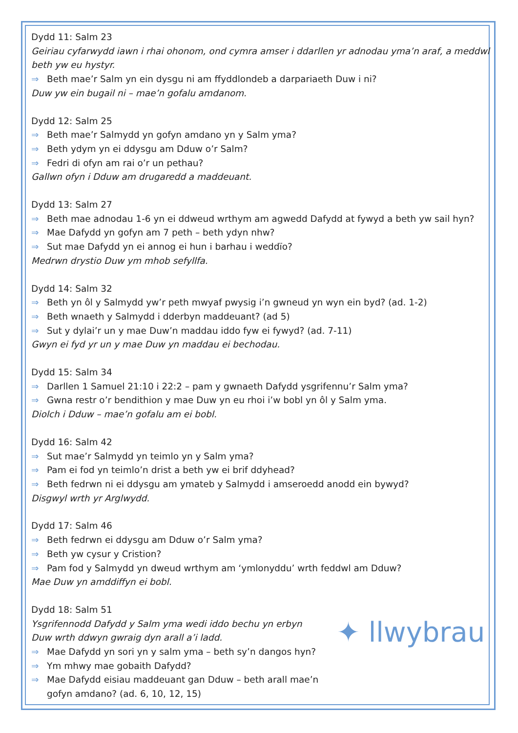Dydd 11: Salm 23
Geiriau cyfarwydd iawn i rhai ohonom, ond cymra amser i ddarllen yr adnodau yma’n araf, a meddwl beth yw eu hystyr.
⇒ Beth mae’r Salm yn ein dysgu ni am ffyddlondeb a darpariaeth Duw i ni?
Duw yw ein bugail ni – mae’n gofalu amdanom.
Dydd 12: Salm 25
⇒ Beth mae’r Salmydd yn gofyn amdano yn y Salm yma?
⇒ Beth ydym yn ei ddysgu am Dduw o’r Salm?
⇒ Fedri di ofyn am rai o’r un pethau?
Gallwn ofyn i Dduw am drugaredd a maddeuant.
Dydd 13: Salm 27
⇒ Beth mae adnodau 1-6 yn ei ddweud wrthym am agwedd Dafydd at fywyd a beth yw sail hyn?
⇒ Mae Dafydd yn gofyn am 7 peth – beth ydyn nhw?
⇒ Sut mae Dafydd yn ei annog ei hun i barhau i weddïo?
Medrwn drystio Duw ym mhob sefyllfa.
Dydd 14: Salm 32
⇒ Beth yn ôl y Salmydd yw’r peth mwyaf pwysig i’n gwneud yn wyn ein byd? (ad. 1-2)
⇒ Beth wnaeth y Salmydd i dderbyn maddeuant? (ad 5)
⇒ Sut y dylai’r un y mae Duw’n maddau iddo fyw ei fywyd? (ad. 7-11)
Gwyn ei fyd yr un y mae Duw yn maddau ei bechodau.
Dydd 15: Salm 34
⇒ Darllen 1 Samuel 21:10 i 22:2 – pam y gwnaeth Dafydd ysgrifennu’r Salm yma?
⇒ Gwna restr o’r bendithion y mae Duw yn eu rhoi i’w bobl yn ôl y Salm yma.
Diolch i Dduw – mae’n gofalu am ei bobl.
Dydd 16: Salm 42
⇒ Sut mae’r Salmydd yn teimlo yn y Salm yma?
⇒ Pam ei fod yn teimlo’n drist a beth yw ei brif ddyhead?
⇒ Beth fedrwn ni ei ddysgu am ymateb y Salmydd i amseroedd anodd ein bywyd?
Disgwyl wrth yr Arglwydd.
Dydd 17: Salm 46
⇒ Beth fedrwn ei ddysgu am Dduw o’r Salm yma?
⇒ Beth yw cysur y Cristion?
⇒ Pam fod y Salmydd yn dweud wrthym am ‘ymlonyddu’ wrth feddwl am Dduw?
Mae Duw yn amddiffyn ei bobl.
Dydd 18: Salm 51
Ysgrifennodd Dafydd y Salm yma wedi iddo bechu yn erbyn Duw wrth ddwyn gwraig dyn arall a’i ladd.
⇒ Mae Dafydd yn sori yn y salm yma – beth sy’n dangos hyn?
⇒ Ym mhwy mae gobaith Dafydd?
⇒ Mae Dafydd eisiau maddeuant gan Dduw – beth arall mae’n gofyn amdano? (ad. 6, 10, 12, 15)
✦ llwybrau